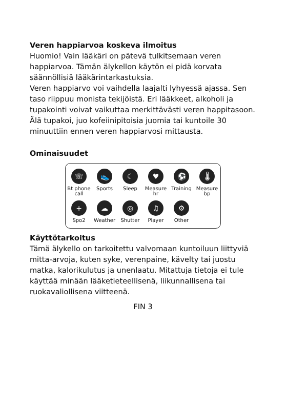Veren happiarvoa koskeva ilmoitus
Huomio! Vain lääkäri on pätevä tulkitsemaan veren happiarvoa. Tämän älykellon käytön ei pidä korvata säännöllisiä lääkärintarkastuksia.
Veren happiarvo voi vaihdella laajalti lyhyessä ajassa. Sen taso riippuu monista tekijöistä. Eri lääkkeet, alkoholi ja tupakointi voivat vaikuttaa merkittävästi veren happitasoon. Älä tupakoi, juo kofeiinipitoisia juomia tai kuntoile 30 minuuttiin ennen veren happiarvosi mittausta.
Ominaisuudet
☏
Bt phone call
👟
Sports
☾
Sleep
♥
Measure hr
⚽
Training
🌡
Measure bp
+
Spo2
☁
Weather
◎
Shutter
♫
Player
⚙
Other
Käyttötarkoitus
Tämä älykello on tarkoitettu valvomaan kuntoiluun liittyviä mitta-arvoja, kuten syke, verenpaine, kävelty tai juostu matka, kalorikulutus ja unenlaatu. Mitattuja tietoja ei tule käyttää minään lääketieteellisenä, liikunnallisena tai ruokavaliollisena viitteenä.
FIN 3